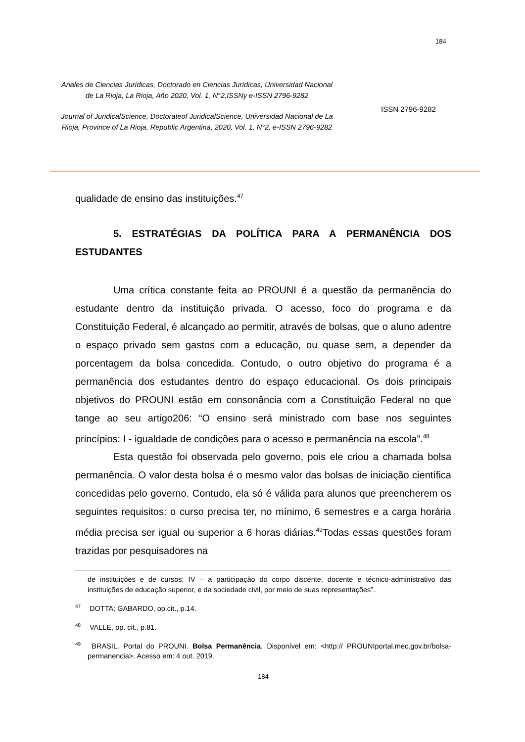184
Anales de Ciencias Jurídicas, Doctorado en Ciencias Jurídicas, Universidad Nacional de La Rioja, La Rioja, Año 2020, Vol. 1, N°2,ISSNy e-ISSN 2796-9282
Journal of JuridicalScience, Doctorateof JuridicalScience, Universidad Nacional de La Rioja, Province of La Rioja, Republic Argentina, 2020, Vol. 1, N°2, e-ISSN 2796-9282
ISSN 2796-9282
qualidade de ensino das instituições.<sup>47</sup>
5. ESTRATÉGIAS DA POLÍTICA PARA A PERMANÊNCIA DOS ESTUDANTES
Uma crítica constante feita ao PROUNI é a questão da permanência do estudante dentro da instituição privada. O acesso, foco do programa e da Constituição Federal, é alcançado ao permitir, através de bolsas, que o aluno adentre o espaço privado sem gastos com a educação, ou quase sem, a depender da porcentagem da bolsa concedida. Contudo, o outro objetivo do programa é a permanência dos estudantes dentro do espaço educacional. Os dois principais objetivos do PROUNI estão em consonância com a Constituição Federal no que tange ao seu artigo206: “O ensino será ministrado com base nos seguintes princípios: I - igualdade de condições para o acesso e permanência na escola”.<sup>48</sup>
Esta questão foi observada pelo governo, pois ele criou a chamada bolsa permanência. O valor desta bolsa é o mesmo valor das bolsas de iniciação científica concedidas pelo governo. Contudo, ela só é válida para alunos que preencherem os seguintes requisitos: o curso precisa ter, no mínimo, 6 semestres e a carga horária média precisa ser igual ou superior a 6 horas diárias.<sup>49</sup>Todas essas questões foram trazidas por pesquisadores na
de instituições e de cursos; IV – a participação do corpo discente, docente e técnico-administrativo das instituições de educação superior, e da sociedade civil, por meio de suas representações”.
<sup>47</sup> DOTTA; GABARDO, op.cit., p.14.
<sup>48</sup> VALLE, op. cit., p.81.
<sup>49</sup> BRASIL. Portal do PROUNI. Bolsa Permanência. Disponível em: <http:// PROUNIportal.mec.gov.br/bolsa-permanencia>. Acesso em: 4 out. 2019.
184